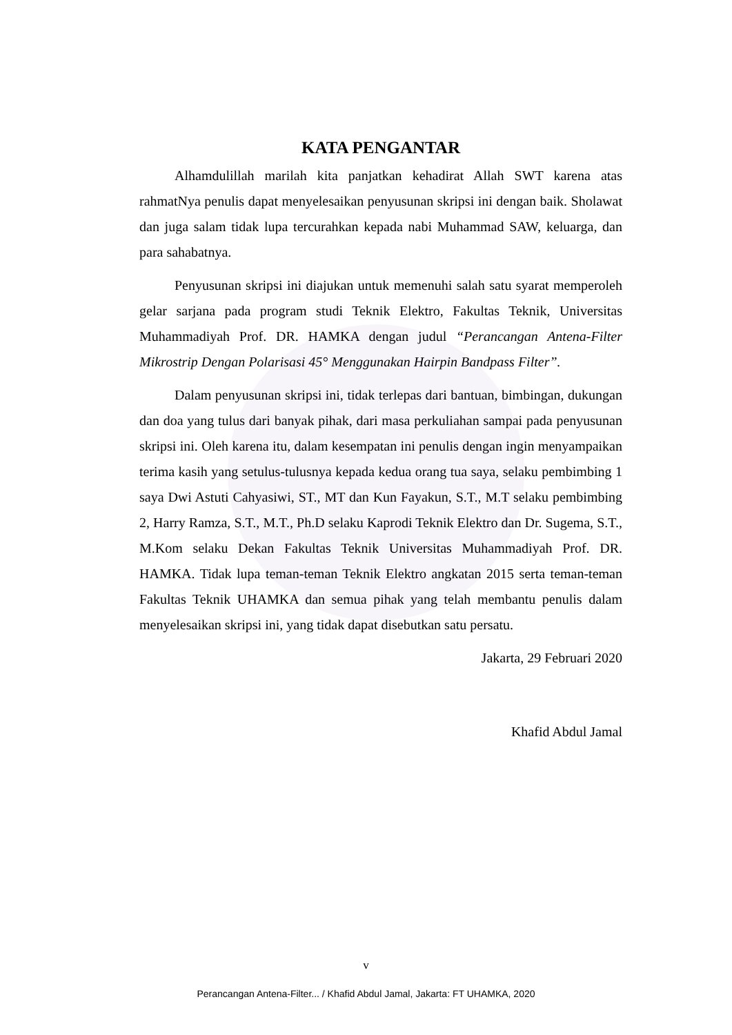KATA PENGANTAR
Alhamdulillah marilah kita panjatkan kehadirat Allah SWT karena atas rahmatNya penulis dapat menyelesaikan penyusunan skripsi ini dengan baik. Sholawat dan juga salam tidak lupa tercurahkan kepada nabi Muhammad SAW, keluarga, dan para sahabatnya.
Penyusunan skripsi ini diajukan untuk memenuhi salah satu syarat memperoleh gelar sarjana pada program studi Teknik Elektro, Fakultas Teknik, Universitas Muhammadiyah Prof. DR. HAMKA dengan judul “Perancangan Antena-Filter Mikrostrip Dengan Polarisasi 45° Menggunakan Hairpin Bandpass Filter”.
Dalam penyusunan skripsi ini, tidak terlepas dari bantuan, bimbingan, dukungan dan doa yang tulus dari banyak pihak, dari masa perkuliahan sampai pada penyusunan skripsi ini. Oleh karena itu, dalam kesempatan ini penulis dengan ingin menyampaikan terima kasih yang setulus-tulusnya kepada kedua orang tua saya, selaku pembimbing 1 saya Dwi Astuti Cahyasiwi, ST., MT dan Kun Fayakun, S.T., M.T selaku pembimbing 2, Harry Ramza, S.T., M.T., Ph.D selaku Kaprodi Teknik Elektro dan Dr. Sugema, S.T., M.Kom selaku Dekan Fakultas Teknik Universitas Muhammadiyah Prof. DR. HAMKA. Tidak lupa teman-teman Teknik Elektro angkatan 2015 serta teman-teman Fakultas Teknik UHAMKA dan semua pihak yang telah membantu penulis dalam menyelesaikan skripsi ini, yang tidak dapat disebutkan satu persatu.
Jakarta, 29 Februari 2020
Khafid Abdul Jamal
v
Perancangan Antena-Filter... / Khafid Abdul Jamal, Jakarta: FT UHAMKA, 2020